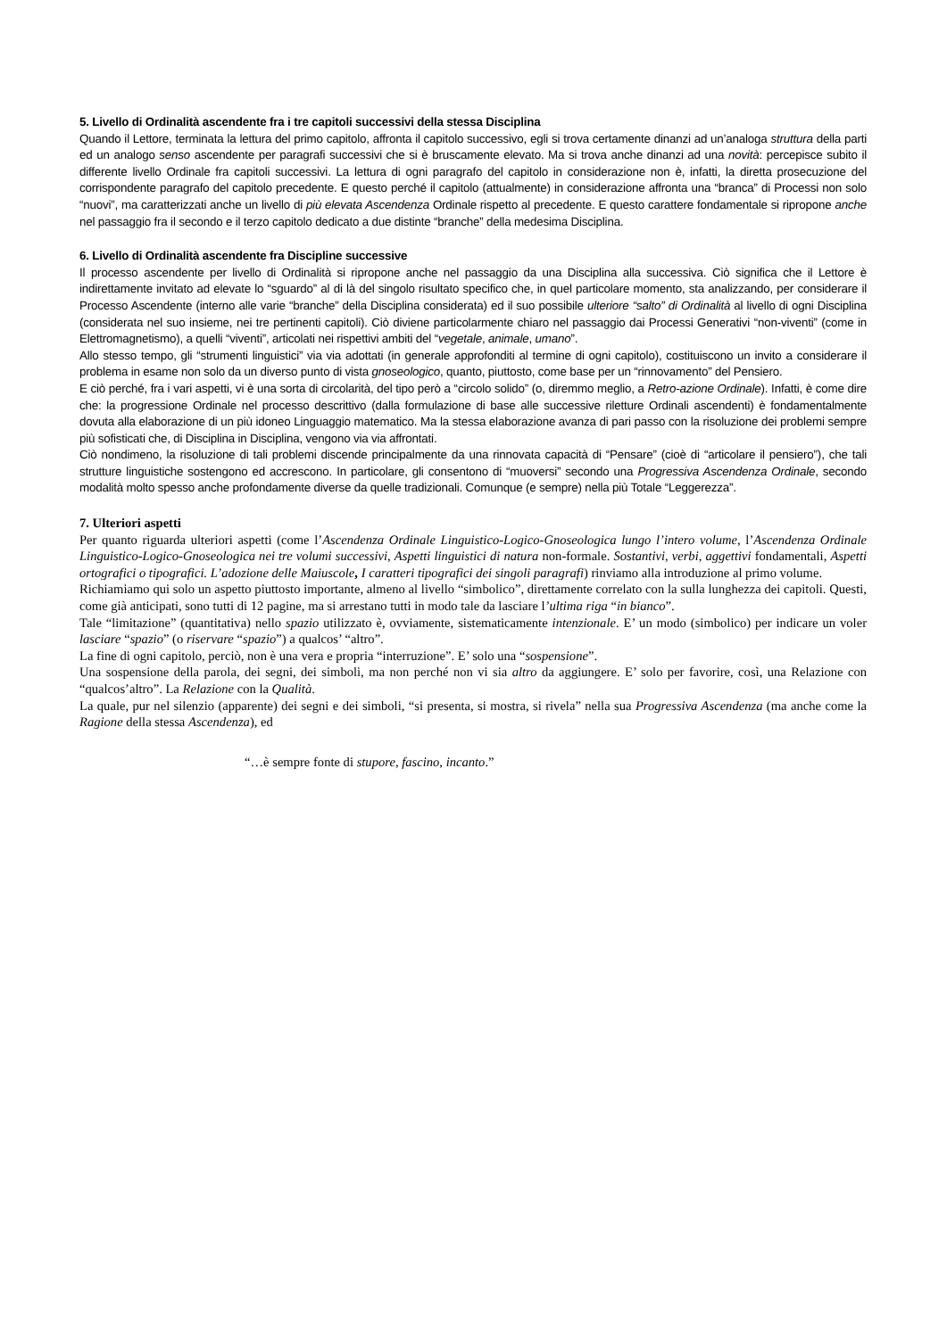5. Livello di Ordinalità ascendente fra i tre capitoli successivi della stessa Disciplina
Quando il Lettore, terminata la lettura del primo capitolo, affronta il capitolo successivo, egli si trova certamente dinanzi ad un’analoga struttura della parti ed un analogo senso ascendente per paragrafi successivi che si è bruscamente elevato. Ma si trova anche dinanzi ad una novità: percepisce subito il differente livello Ordinale fra capitoli successivi. La lettura di ogni paragrafo del capitolo in considerazione non è, infatti, la diretta prosecuzione del corrispondente paragrafo del capitolo precedente. E questo perché il capitolo (attualmente) in considerazione affronta una “branca” di Processi non solo “nuovi”, ma caratterizzati anche un livello di più elevata Ascendenza Ordinale rispetto al precedente. E questo carattere fondamentale si ripropone anche nel passaggio fra il secondo e il terzo capitolo dedicato a due distinte “branche” della medesima Disciplina.
6. Livello di Ordinalità ascendente fra Discipline successive
Il processo ascendente per livello di Ordinalità si ripropone anche nel passaggio da una Disciplina alla successiva. Ciò significa che il Lettore è indirettamente invitato ad elevate lo “sguardo” al di là del singolo risultato specifico che, in quel particolare momento, sta analizzando, per considerare il Processo Ascendente (interno alle varie “branche” della Disciplina considerata) ed il suo possibile ulteriore “salto” di Ordinalità al livello di ogni Disciplina (considerata nel suo insieme, nei tre pertinenti capitoli). Ciò diviene particolarmente chiaro nel passaggio dai Processi Generativi “non-viventi” (come in Elettromagnetismo), a quelli “viventi”, articolati nei rispettivi ambiti del “vegetale, animale, umano”.
Allo stesso tempo, gli “strumenti linguistici” via via adottati (in generale approfonditi al termine di ogni capitolo), costituiscono un invito a considerare il problema in esame non solo da un diverso punto di vista gnoseologico, quanto, piuttosto, come base per un “rinnovamento” del Pensiero.
E ciò perché, fra i vari aspetti, vi è una sorta di circolarità, del tipo però a “circolo solido” (o, diremmo meglio, a Retro-azione Ordinale). Infatti, è come dire che: la progressione Ordinale nel processo descrittivo (dalla formulazione di base alle successive riletture Ordinali ascendenti) è fondamentalmente dovuta alla elaborazione di un più idoneo Linguaggio matematico. Ma la stessa elaborazione avanza di pari passo con la risoluzione dei problemi sempre più sofisticati che, di Disciplina in Disciplina, vengono via via affrontati.
Ciò nondimeno, la risoluzione di tali problemi discende principalmente da una rinnovata capacità di “Pensare” (cioè di “articolare il pensiero”), che tali strutture linguistiche sostengono ed accrescono. In particolare, gli consentono di “muoversi” secondo una Progressiva Ascendenza Ordinale, secondo modalità molto spesso anche profondamente diverse da quelle tradizionali. Comunque (e sempre) nella più Totale “Leggerezza”.
7. Ulteriori aspetti
Per quanto riguarda ulteriori aspetti (come l’Ascendenza Ordinale Linguistico-Logico-Gnoseologica lungo l’intero volume, l’Ascendenza Ordinale Linguistico-Logico-Gnoseologica nei tre volumi successivi, Aspetti linguistici di natura non-formale. Sostantivi, verbi, aggettivi fondamentali, Aspetti ortografici o tipografici. L’adozione delle Maiuscole, I caratteri tipografici dei singoli paragrafi) rinviamo alla introduzione al primo volume.
Richiamiamo qui solo un aspetto piuttosto importante, almeno al livello “simbolico”, direttamente correlato con la sulla lunghezza dei capitoli. Questi, come già anticipati, sono tutti di 12 pagine, ma si arrestano tutti in modo tale da lasciare l’ultima riga “in bianco”.
Tale “limitazione” (quantitativa) nello spazio utilizzato è, ovviamente, sistematicamente intenzionale. E’ un modo (simbolico) per indicare un voler lasciare “spazio” (o riservare “spazio”) a qualcos’ “altro”.
La fine di ogni capitolo, perciò, non è una vera e propria “interruzione”. E’ solo una “sospensione”.
Una sospensione della parola, dei segni, dei simboli, ma non perché non vi sia altro da aggiungere. E’ solo per favorire, così, una Relazione con “qualcos’altro”. La Relazione con la Qualità.
La quale, pur nel silenzio (apparente) dei segni e dei simboli, “si presenta, si mostra, si rivela” nella sua Progressiva Ascendenza (ma anche come la Ragione della stessa Ascendenza), ed
“…è sempre fonte di stupore, fascino, incanto.”